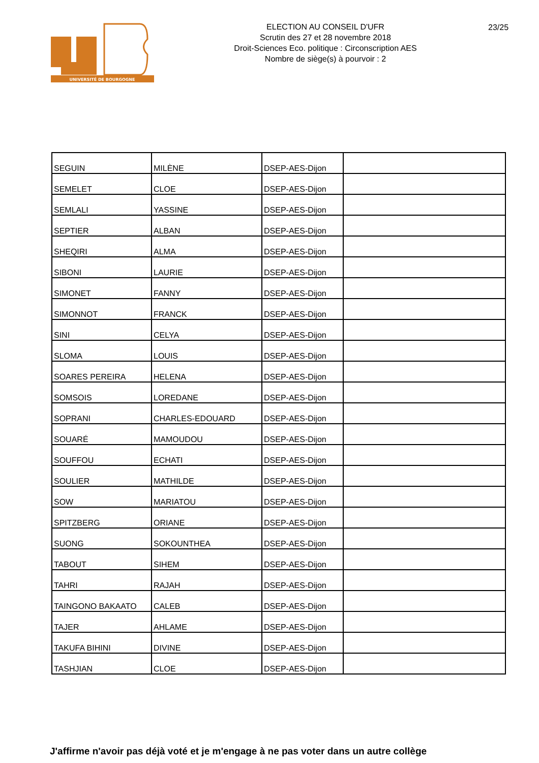UNIVERSITÉ DE BOURGOGNE
ELECTION AU CONSEIL D'UFR
Scrutin des 27 et 28 novembre 2018
Droit-Sciences Eco. politique : Circonscription AES
Nombre de siège(s) à pourvoir : 2
23/25
| SEGUIN | MILÈNE | DSEP-AES-Dijon | |
| SEMELET | CLOE | DSEP-AES-Dijon | |
| SEMLALI | YASSINE | DSEP-AES-Dijon | |
| SEPTIER | ALBAN | DSEP-AES-Dijon | |
| SHEQIRI | ALMA | DSEP-AES-Dijon | |
| SIBONI | LAURIE | DSEP-AES-Dijon | |
| SIMONET | FANNY | DSEP-AES-Dijon | |
| SIMONNOT | FRANCK | DSEP-AES-Dijon | |
| SINI | CELYA | DSEP-AES-Dijon | |
| SLOMA | LOUIS | DSEP-AES-Dijon | |
| SOARES PEREIRA | HELENA | DSEP-AES-Dijon | |
| SOMSOIS | LOREDANE | DSEP-AES-Dijon | |
| SOPRANI | CHARLES-EDOUARD | DSEP-AES-Dijon | |
| SOUARÉ | MAMOUDOU | DSEP-AES-Dijon | |
| SOUFFOU | ECHATI | DSEP-AES-Dijon | |
| SOULIER | MATHILDE | DSEP-AES-Dijon | |
| SOW | MARIATOU | DSEP-AES-Dijon | |
| SPITZBERG | ORIANE | DSEP-AES-Dijon | |
| SUONG | SOKOUNTHEA | DSEP-AES-Dijon | |
| TABOUT | SIHEM | DSEP-AES-Dijon | |
| TAHRI | RAJAH | DSEP-AES-Dijon | |
| TAINGONO BAKAATO | CALEB | DSEP-AES-Dijon | |
| TAJER | AHLAME | DSEP-AES-Dijon | |
| TAKUFA BIHINI | DIVINE | DSEP-AES-Dijon | |
| TASHJIAN | CLOE | DSEP-AES-Dijon | |
J'affirme n'avoir pas déjà voté et je m'engage à ne pas voter dans un autre collège